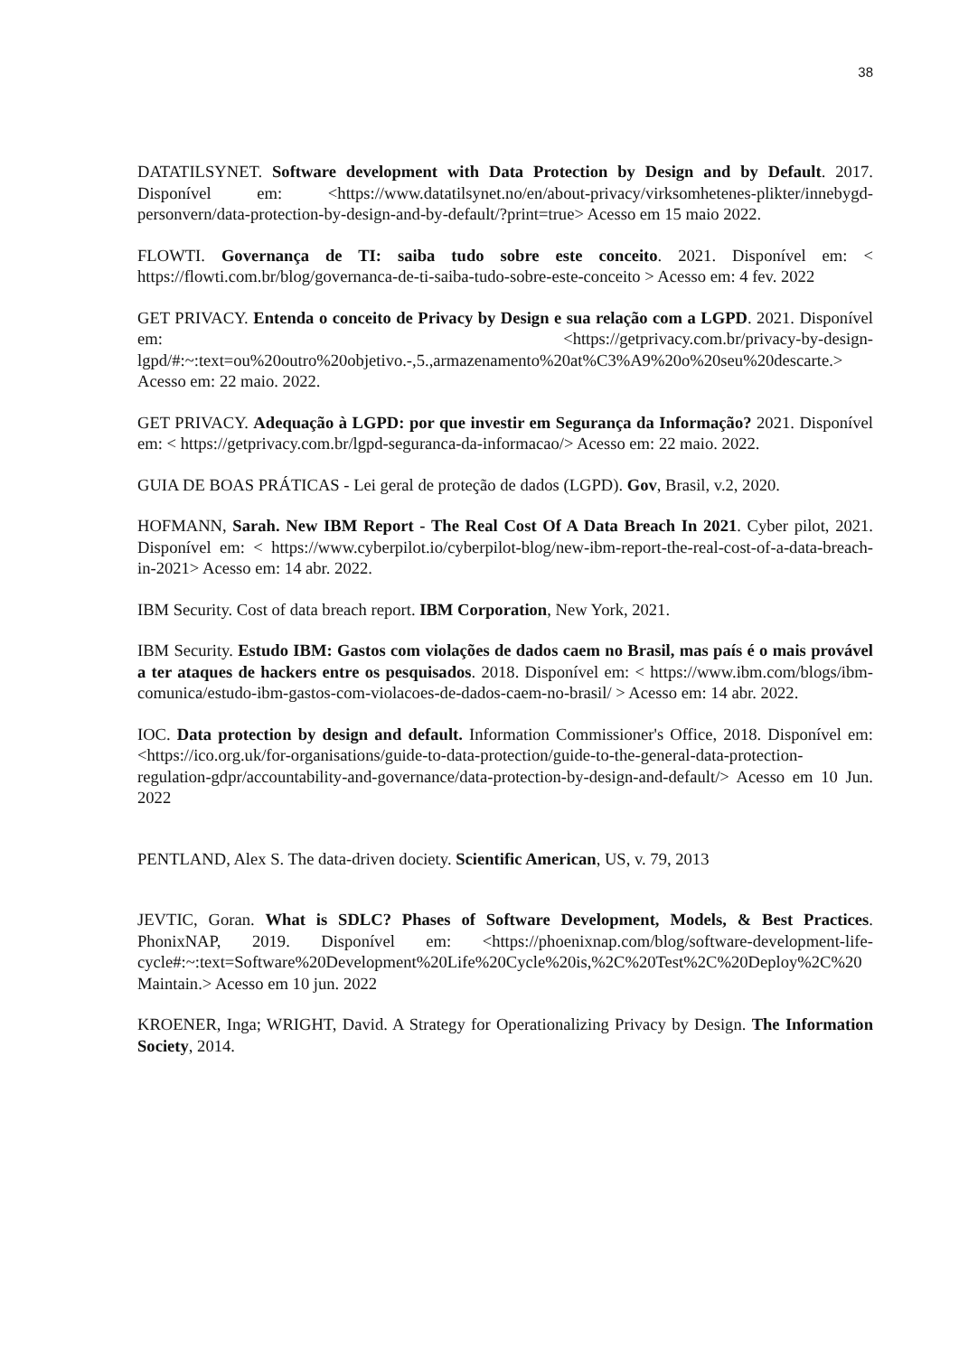38
DATATILSYNET. Software development with Data Protection by Design and by Default. 2017. Disponível em: <https://www.datatilsynet.no/en/about-privacy/virksomhetenes-plikter/innebygd-personvern/data-protection-by-design-and-by-default/?print=true> Acesso em 15 maio 2022.
FLOWTI. Governança de TI: saiba tudo sobre este conceito. 2021. Disponível em: < https://flowti.com.br/blog/governanca-de-ti-saiba-tudo-sobre-este-conceito > Acesso em: 4 fev. 2022
GET PRIVACY. Entenda o conceito de Privacy by Design e sua relação com a LGPD. 2021. Disponível em: <https://getprivacy.com.br/privacy-by-design-lgpd/#:~:text=ou%20outro%20objetivo.-,5.,armazenamento%20at%C3%A9%20o%20seu%20descarte.> Acesso em: 22 maio. 2022.
GET PRIVACY. Adequação à LGPD: por que investir em Segurança da Informação? 2021. Disponível em: < https://getprivacy.com.br/lgpd-seguranca-da-informacao/> Acesso em: 22 maio. 2022.
GUIA DE BOAS PRÁTICAS - Lei geral de proteção de dados (LGPD). Gov, Brasil, v.2, 2020.
HOFMANN, Sarah. New IBM Report - The Real Cost Of A Data Breach In 2021. Cyber pilot, 2021. Disponível em: < https://www.cyberpilot.io/cyberpilot-blog/new-ibm-report-the-real-cost-of-a-data-breach-in-2021> Acesso em: 14 abr. 2022.
IBM Security. Cost of data breach report. IBM Corporation, New York, 2021.
IBM Security. Estudo IBM: Gastos com violações de dados caem no Brasil, mas país é o mais provável a ter ataques de hackers entre os pesquisados. 2018. Disponível em: < https://www.ibm.com/blogs/ibm-comunica/estudo-ibm-gastos-com-violacoes-de-dados-caem-no-brasil/ > Acesso em: 14 abr. 2022.
IOC. Data protection by design and default. Information Commissioner's Office, 2018. Disponível em: <https://ico.org.uk/for-organisations/guide-to-data-protection/guide-to-the-general-data-protection-regulation-gdpr/accountability-and-governance/data-protection-by-design-and-default/> Acesso em 10 Jun. 2022
PENTLAND, Alex S. The data-driven dociety. Scientific American, US, v. 79, 2013
JEVTIC, Goran. What is SDLC? Phases of Software Development, Models, & Best Practices. PhonixNAP, 2019. Disponível em: <https://phoenixnap.com/blog/software-development-life-cycle#:~:text=Software%20Development%20Life%20Cycle%20is,%2C%20Test%2C%20Deploy%2C%20Maintain.> Acesso em 10 jun. 2022
KROENER, Inga; WRIGHT, David. A Strategy for Operationalizing Privacy by Design. The Information Society, 2014.